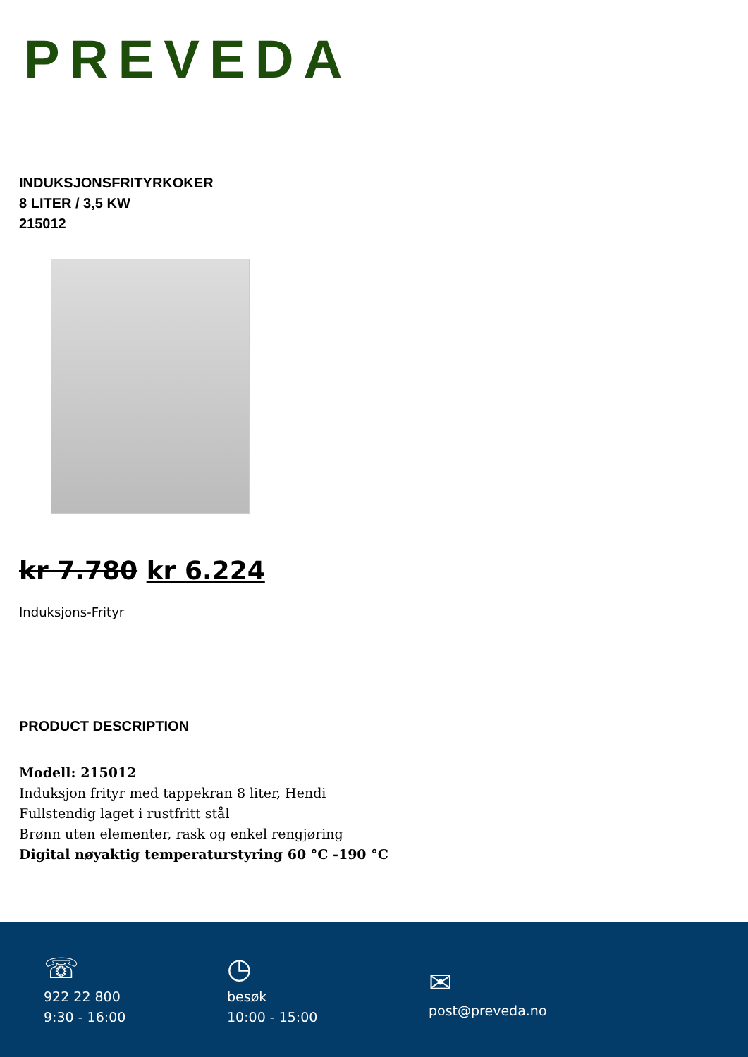PREVEDA
INDUKSJONSFRITYRKOKER
8 LITER / 3,5 KW
215012
kr 7.780 kr 6.224
Induksjons-Frityr
PRODUCT DESCRIPTION
Modell: 215012
Induksjon frityr med tappekran 8 liter, Hendi
Fullstendig laget i rustfritt stål
Brønn uten elementer, rask og enkel rengjøring
Digital nøyaktig temperaturstyring 60 °C -190 °C
☏
922 22 800
9:30 - 16:00
◷
besøk
10:00 - 15:00
✉
post@preveda.no